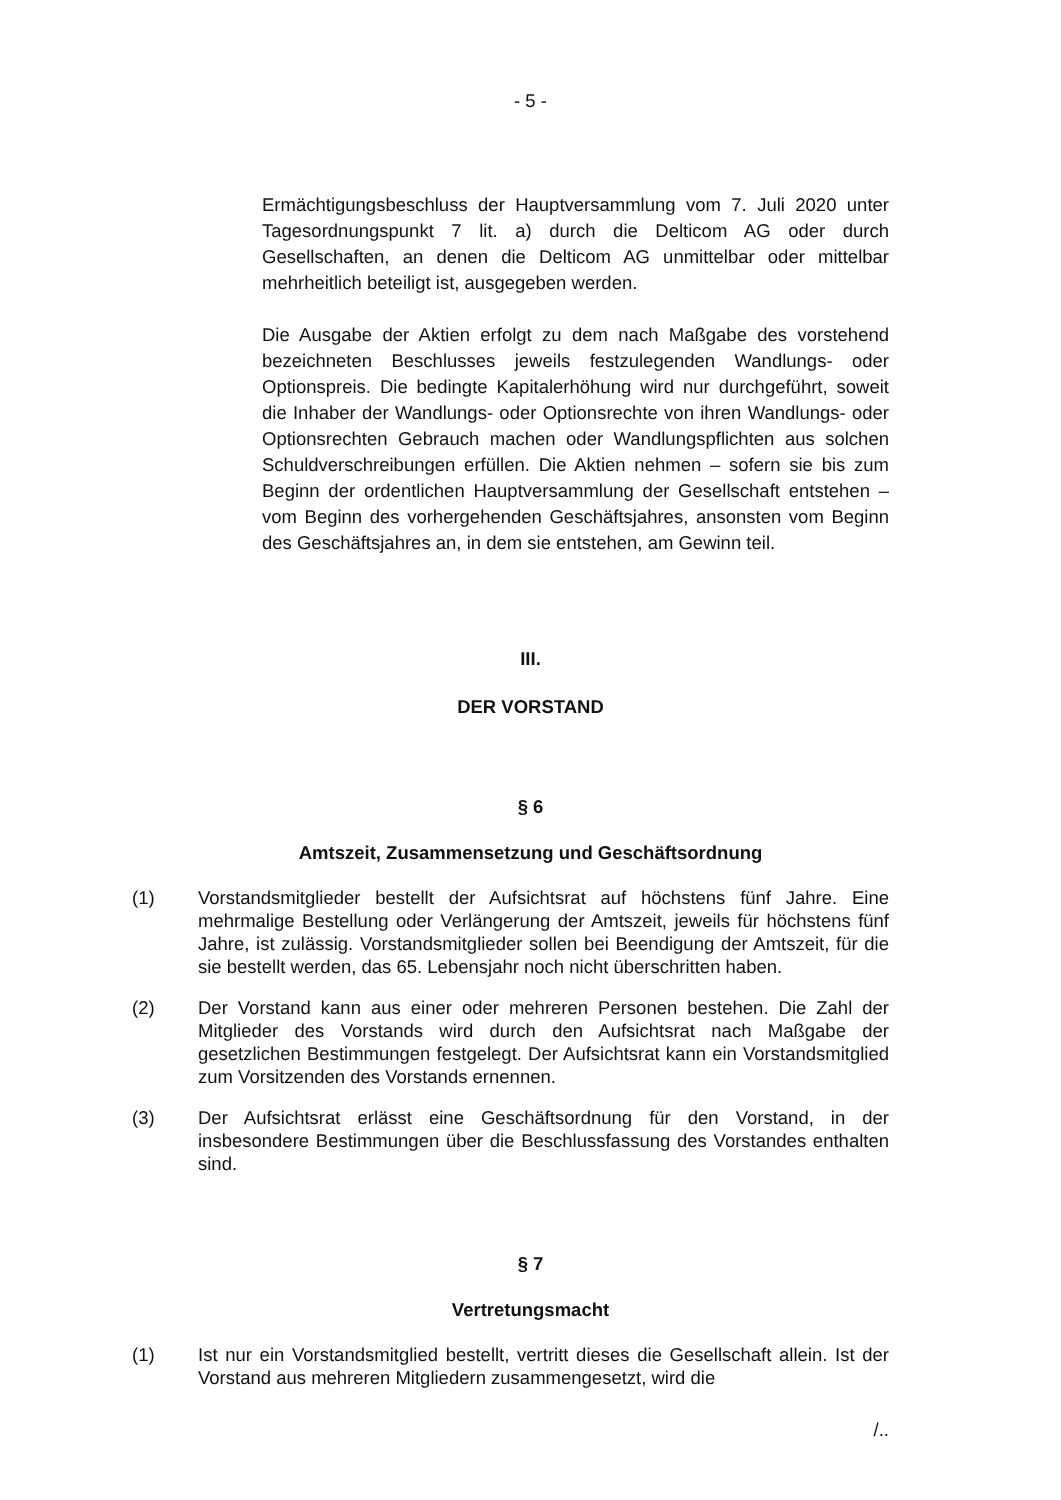- 5 -
Ermächtigungsbeschluss der Hauptversammlung vom 7. Juli 2020 unter Tagesordnungspunkt 7 lit. a) durch die Delticom AG oder durch Gesellschaften, an denen die Delticom AG unmittelbar oder mittelbar mehrheitlich beteiligt ist, ausgegeben werden.
Die Ausgabe der Aktien erfolgt zu dem nach Maßgabe des vorstehend bezeichneten Beschlusses jeweils festzulegenden Wandlungs- oder Optionspreis. Die bedingte Kapitalerhöhung wird nur durchgeführt, soweit die Inhaber der Wandlungs- oder Optionsrechte von ihren Wandlungs- oder Optionsrechten Gebrauch machen oder Wandlungspflichten aus solchen Schuldverschreibungen erfüllen. Die Aktien nehmen – sofern sie bis zum Beginn der ordentlichen Hauptversammlung der Gesellschaft entstehen – vom Beginn des vorhergehenden Geschäftsjahres, ansonsten vom Beginn des Geschäftsjahres an, in dem sie entstehen, am Gewinn teil.
III.
DER VORSTAND
§ 6
Amtszeit, Zusammensetzung und Geschäftsordnung
(1) Vorstandsmitglieder bestellt der Aufsichtsrat auf höchstens fünf Jahre. Eine mehrmalige Bestellung oder Verlängerung der Amtszeit, jeweils für höchstens fünf Jahre, ist zulässig. Vorstandsmitglieder sollen bei Beendigung der Amtszeit, für die sie bestellt werden, das 65. Lebensjahr noch nicht überschritten haben.
(2) Der Vorstand kann aus einer oder mehreren Personen bestehen. Die Zahl der Mitglieder des Vorstands wird durch den Aufsichtsrat nach Maßgabe der gesetzlichen Bestimmungen festgelegt. Der Aufsichtsrat kann ein Vorstandsmitglied zum Vorsitzenden des Vorstands ernennen.
(3) Der Aufsichtsrat erlässt eine Geschäftsordnung für den Vorstand, in der insbesondere Bestimmungen über die Beschlussfassung des Vorstandes enthalten sind.
§ 7
Vertretungsmacht
(1) Ist nur ein Vorstandsmitglied bestellt, vertritt dieses die Gesellschaft allein. Ist der Vorstand aus mehreren Mitgliedern zusammengesetzt, wird die
/..